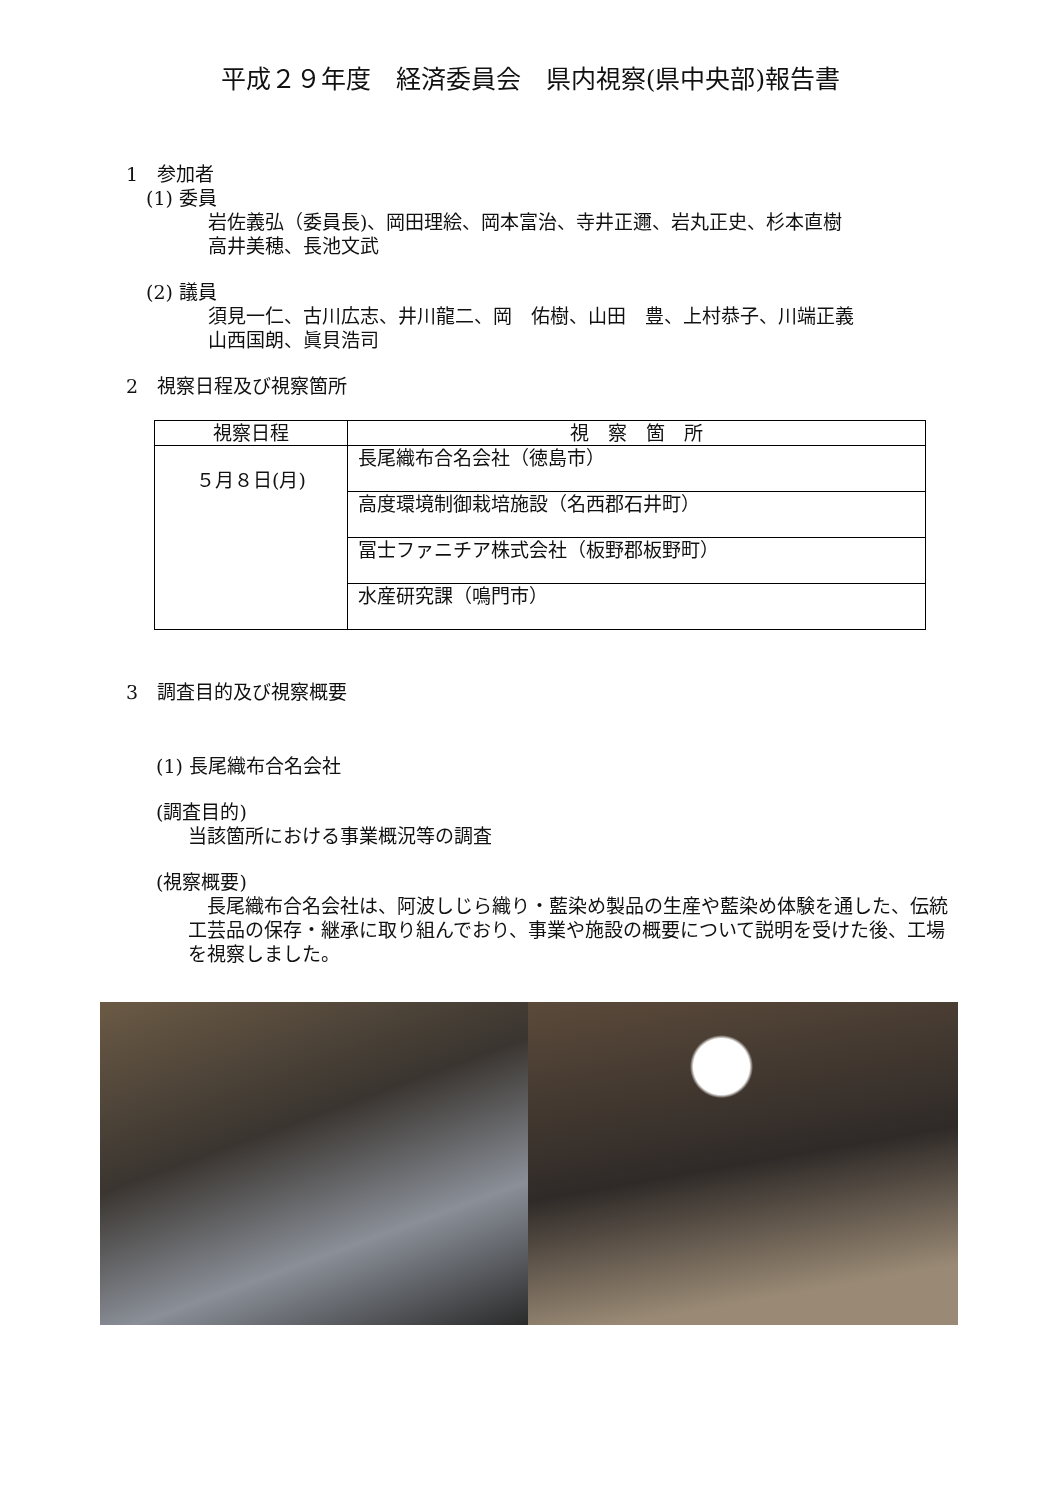平成２９年度　経済委員会　県内視察(県中央部)報告書
1　参加者
(1) 委員
岩佐義弘（委員長)、岡田理絵、岡本富治、寺井正邇、岩丸正史、杉本直樹
高井美穂、長池文武
(2) 議員
須見一仁、古川広志、井川龍二、岡　佑樹、山田　豊、上村恭子、川端正義
山西国朗、眞貝浩司
2　視察日程及び視察箇所
| 視察日程 | 視 察 箇 所 |
| --- | --- |
| ５月８日(月) | 長尾織布合名会社（徳島市） |
| | 高度環境制御栽培施設（名西郡石井町） |
| | 冨士ファニチア株式会社（板野郡板野町） |
| | 水産研究課（鳴門市） |
3　調査目的及び視察概要
(1) 長尾織布合名会社
(調査目的)
当該箇所における事業概況等の調査
(視察概要)
　長尾織布合名会社は、阿波しじら織り・藍染め製品の生産や藍染め体験を通した、伝統工芸品の保存・継承に取り組んでおり、事業や施設の概要について説明を受けた後、工場を視察しました。